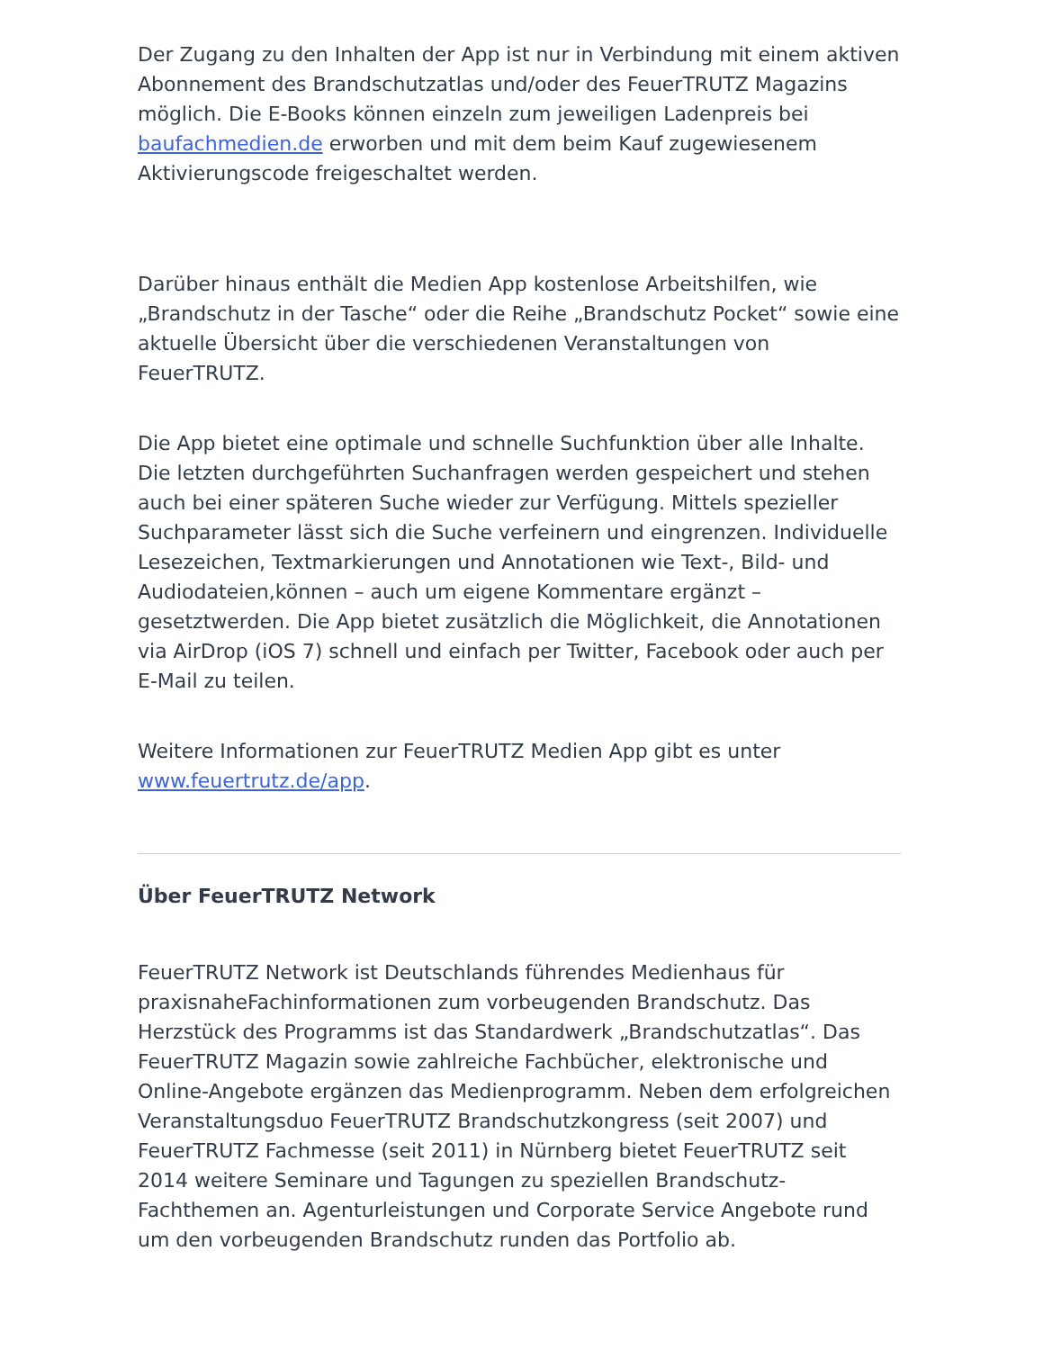Der Zugang zu den Inhalten der App ist nur in Verbindung mit einem aktiven Abonnement des Brandschutzatlas und/oder des FeuerTRUTZ Magazins möglich. Die E-Books können einzeln zum jeweiligen Ladenpreis bei baufachmedien.de erworben und mit dem beim Kauf zugewiesenem Aktivierungscode freigeschaltet werden.
Darüber hinaus enthält die Medien App kostenlose Arbeitshilfen, wie „Brandschutz in der Tasche“ oder die Reihe „Brandschutz Pocket“ sowie eine aktuelle Übersicht über die verschiedenen Veranstaltungen von FeuerTRUTZ.
Die App bietet eine optimale und schnelle Suchfunktion über alle Inhalte. Die letzten durchgeführten Suchanfragen werden gespeichert und stehen auch bei einer späteren Suche wieder zur Verfügung. Mittels spezieller Suchparameter lässt sich die Suche verfeinern und eingrenzen. Individuelle Lesezeichen, Textmarkierungen und Annotationen wie Text-, Bild- und Audiodateien,können – auch um eigene Kommentare ergänzt – gesetztwerden. Die App bietet zusätzlich die Möglichkeit, die Annotationen via AirDrop (iOS 7) schnell und einfach per Twitter, Facebook oder auch per E-Mail zu teilen.
Weitere Informationen zur FeuerTRUTZ Medien App gibt es unter www.feuertrutz.de/app.
Über FeuerTRUTZ Network
FeuerTRUTZ Network ist Deutschlands führendes Medienhaus für praxisnaheFachinformationen zum vorbeugenden Brandschutz. Das Herzstück des Programms ist das Standardwerk „Brandschutzatlas“. Das FeuerTRUTZ Magazin sowie zahlreiche Fachbücher, elektronische und Online-Angebote ergänzen das Medienprogramm. Neben dem erfolgreichen Veranstaltungsduo FeuerTRUTZ Brandschutzkongress (seit 2007) und FeuerTRUTZ Fachmesse (seit 2011) in Nürnberg bietet FeuerTRUTZ seit 2014 weitere Seminare und Tagungen zu speziellen Brandschutz-Fachthemen an. Agenturleistungen und Corporate Service Angebote rund um den vorbeugenden Brandschutz runden das Portfolio ab.